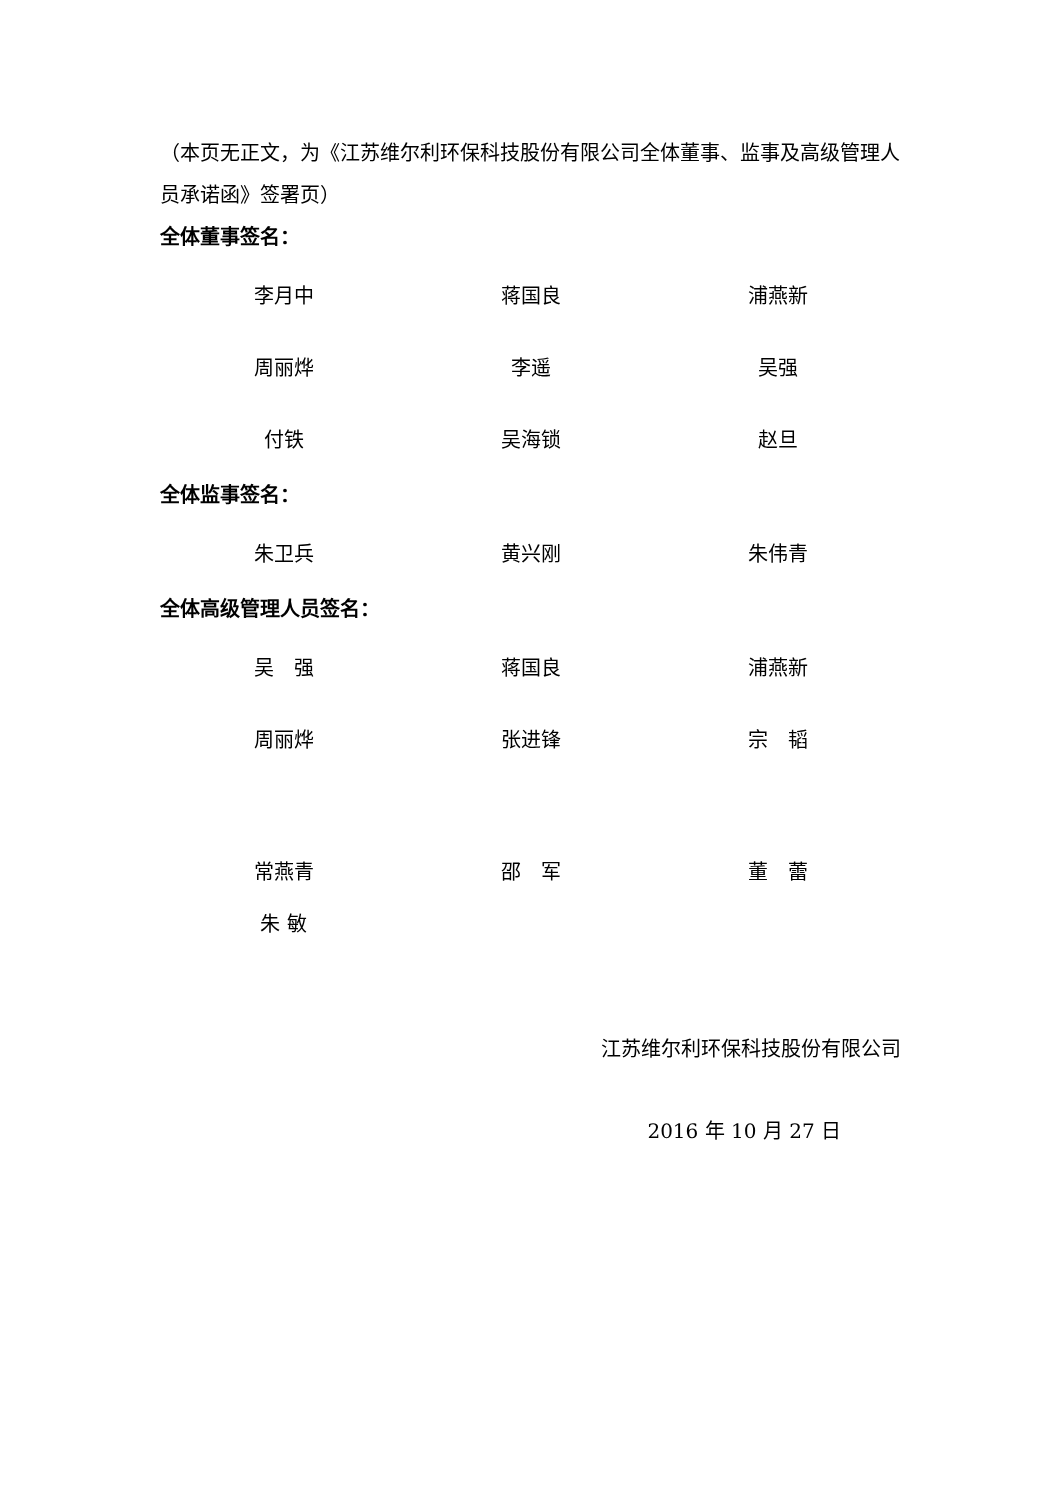（本页无正文，为《江苏维尔利环保科技股份有限公司全体董事、监事及高级管理人员承诺函》签署页）
全体董事签名：
| 李月中 | 蒋国良 | 浦燕新 |
| 周丽烨 | 李遥 | 吴强 |
| 付铁 | 吴海锁 | 赵旦 |
全体监事签名：
| 朱卫兵 | 黄兴刚 | 朱伟青 |
全体高级管理人员签名：
| 吴 强 | 蒋国良 | 浦燕新 |
| 周丽烨 | 张进锋 | 宗 韬 |
| 常燕青 | 邵 军 | 董 蕾 |
| 朱 敏 | | |
江苏维尔利环保科技股份有限公司
2016 年 10 月 27 日